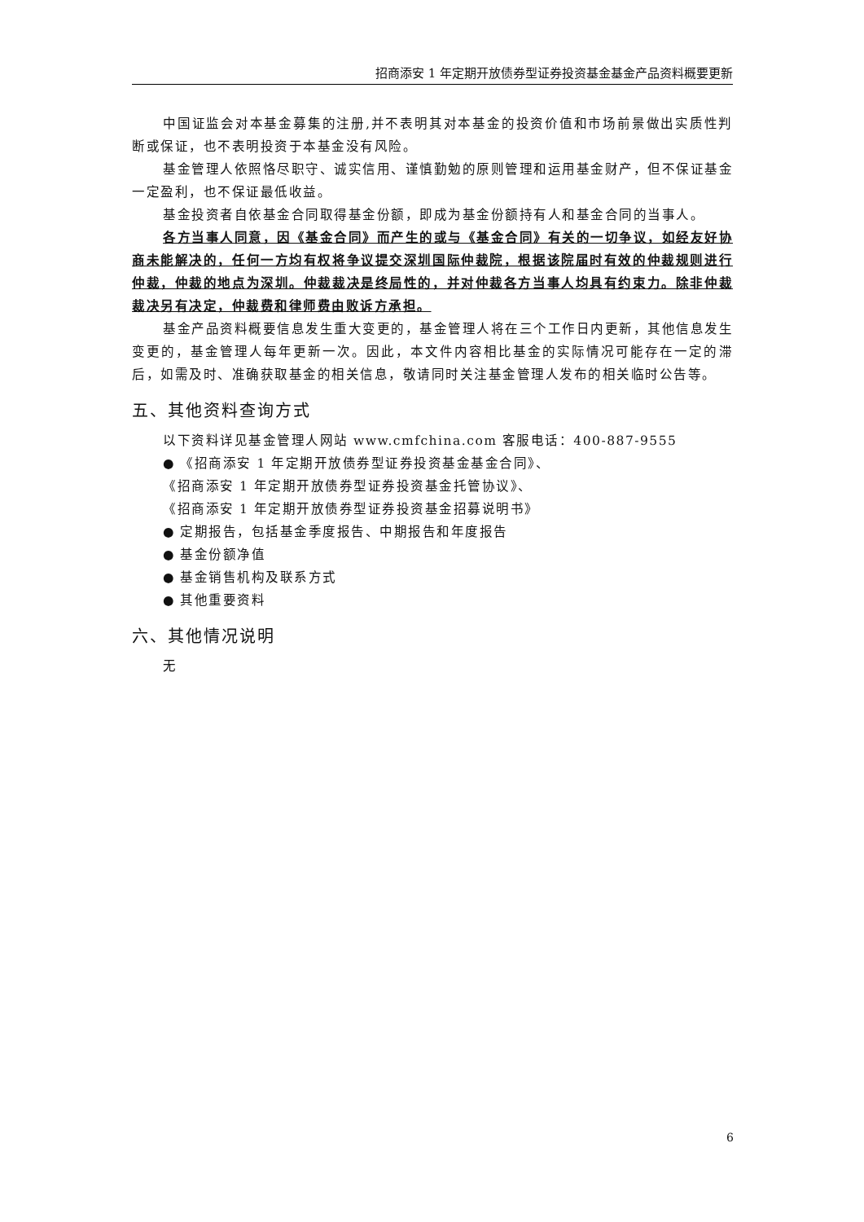招商添安 1 年定期开放债券型证券投资基金基金产品资料概要更新
中国证监会对本基金募集的注册,并不表明其对本基金的投资价值和市场前景做出实质性判断或保证，也不表明投资于本基金没有风险。
基金管理人依照恪尽职守、诚实信用、谨慎勤勉的原则管理和运用基金财产，但不保证基金一定盈利，也不保证最低收益。
基金投资者自依基金合同取得基金份额，即成为基金份额持有人和基金合同的当事人。
各方当事人同意，因《基金合同》而产生的或与《基金合同》有关的一切争议，如经友好协商未能解决的，任何一方均有权将争议提交深圳国际仲裁院，根据该院届时有效的仲裁规则进行仲裁，仲裁的地点为深圳。仲裁裁决是终局性的，并对仲裁各方当事人均具有约束力。除非仲裁裁决另有决定，仲裁费和律师费由败诉方承担。
基金产品资料概要信息发生重大变更的，基金管理人将在三个工作日内更新，其他信息发生变更的，基金管理人每年更新一次。因此，本文件内容相比基金的实际情况可能存在一定的滞后，如需及时、准确获取基金的相关信息，敬请同时关注基金管理人发布的相关临时公告等。
五、其他资料查询方式
以下资料详见基金管理人网站 www.cmfchina.com 客服电话：400-887-9555
● 《招商添安 1 年定期开放债券型证券投资基金基金合同》、
《招商添安 1 年定期开放债券型证券投资基金托管协议》、
《招商添安 1 年定期开放债券型证券投资基金招募说明书》
● 定期报告，包括基金季度报告、中期报告和年度报告
● 基金份额净值
● 基金销售机构及联系方式
● 其他重要资料
六、其他情况说明
无
6